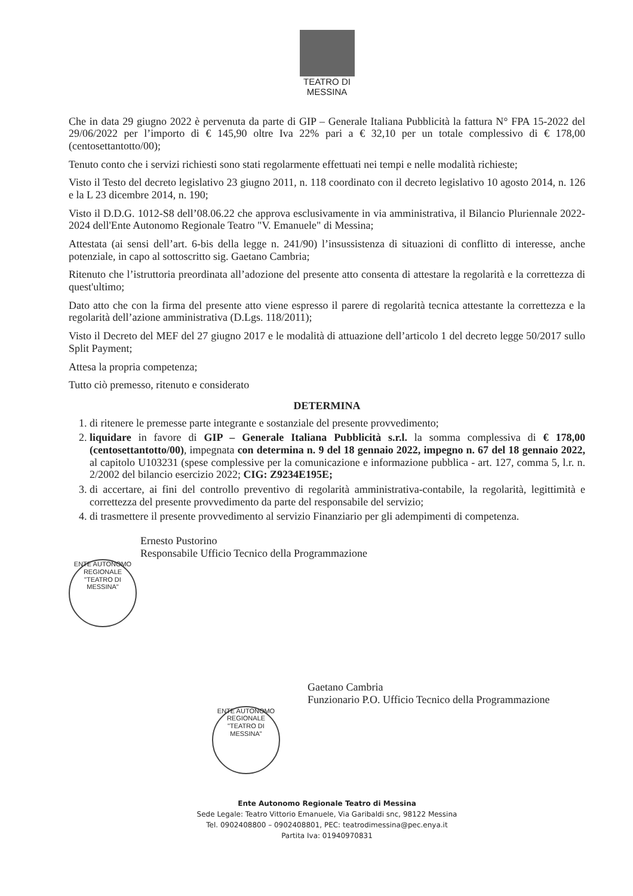TEATRO DI
MESSINA
Che in data 29 giugno 2022 è pervenuta da parte di GIP – Generale Italiana Pubblicità la fattura N° FPA 15-2022 del 29/06/2022 per l’importo di € 145,90 oltre Iva 22% pari a € 32,10 per un totale complessivo di € 178,00 (centosettantotto/00);
Tenuto conto che i servizi richiesti sono stati regolarmente effettuati nei tempi e nelle modalità richieste;
Visto il Testo del decreto legislativo 23 giugno 2011, n. 118 coordinato con il decreto legislativo 10 agosto 2014, n. 126 e la L 23 dicembre 2014, n. 190;
Visto il D.D.G. 1012-S8 dell’08.06.22 che approva esclusivamente in via amministrativa, il Bilancio Pluriennale 2022-2024 dell'Ente Autonomo Regionale Teatro "V. Emanuele" di Messina;
Attestata (ai sensi dell’art. 6-bis della legge n. 241/90) l’insussistenza di situazioni di conflitto di interesse, anche potenziale, in capo al sottoscritto sig. Gaetano Cambria;
Ritenuto che l’istruttoria preordinata all’adozione del presente atto consenta di attestare la regolarità e la correttezza di quest'ultimo;
Dato atto che con la firma del presente atto viene espresso il parere di regolarità tecnica attestante la correttezza e la regolarità dell’azione amministrativa (D.Lgs. 118/2011);
Visto il Decreto del MEF del 27 giugno 2017 e le modalità di attuazione dell’articolo 1 del decreto legge 50/2017 sullo Split Payment;
Attesa la propria competenza;
Tutto ciò premesso, ritenuto e considerato
DETERMINA
1. di ritenere le premesse parte integrante e sostanziale del presente provvedimento;
2. liquidare in favore di GIP – Generale Italiana Pubblicità s.r.l. la somma complessiva di € 178,00 (centosettantotto/00), impegnata con determina n. 9 del 18 gennaio 2022, impegno n. 67 del 18 gennaio 2022, al capitolo U103231 (spese complessive per la comunicazione e informazione pubblica - art. 127, comma 5, l.r. n. 2/2002 del bilancio esercizio 2022; CIG: Z9234E195E;
3. di accertare, ai fini del controllo preventivo di regolarità amministrativa-contabile, la regolarità, legittimità e correttezza del presente provvedimento da parte del responsabile del servizio;
4. di trasmettere il presente provvedimento al servizio Finanziario per gli adempimenti di competenza.
Ernesto Pustorino
Responsabile Ufficio Tecnico della Programmazione
ENTE AUTONOMO REGIONALE "TEATRO DI MESSINA"
Gaetano Cambria
Funzionario P.O. Ufficio Tecnico della Programmazione
ENTE AUTONOMO REGIONALE "TEATRO DI MESSINA"
Ente Autonomo Regionale Teatro di Messina
Sede Legale: Teatro Vittorio Emanuele, Via Garibaldi snc, 98122 Messina
Tel. 0902408800 – 0902408801, PEC: teatrodimessina@pec.enya.it
Partita Iva: 01940970831